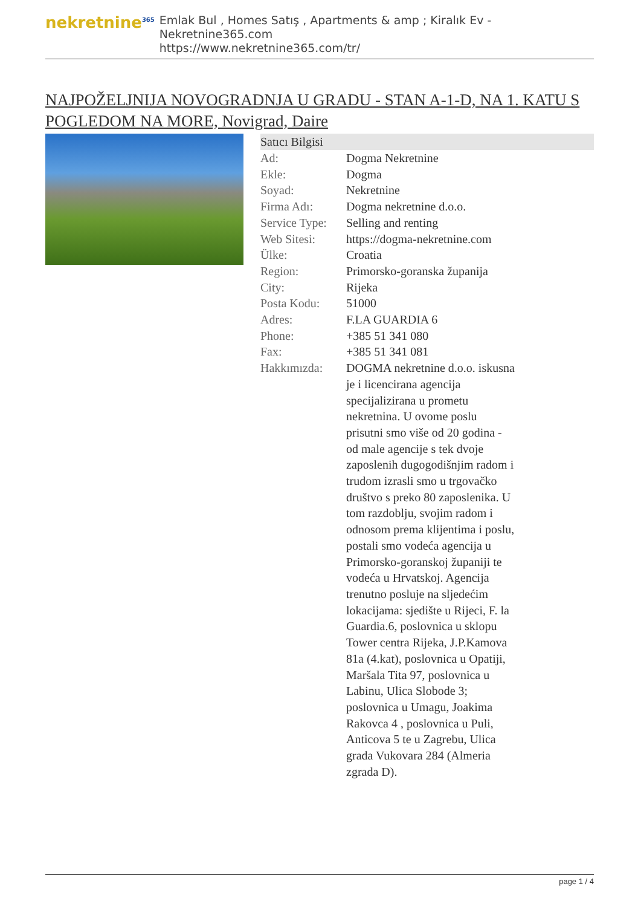nekretnine<sup>365</sup>
Emlak Bul , Homes Satış , Apartments & amp ; Kiralık Ev - Nekretnine365.com
https://www.nekretnine365.com/tr/
NAJPOŽELJNIJA NOVOGRADNJA U GRADU - STAN A-1-D, NA 1. KATU S POGLEDOM NA MORE, Novigrad, Daire
| Satıcı Bilgisi | | |
| --- | --- | --- |
| Ad: | Dogma Nekretnine | |
| Ekle: | Dogma | |
| Soyad: | Nekretnine | |
| Firma Adı: | Dogma nekretnine d.o.o. | |
| Service Type: | Selling and renting | |
| Web Sitesi: | https://dogma-nekretnine.com | |
| Ülke: | Croatia | |
| Region: | Primorsko-goranska županija | |
| City: | Rijeka | |
| Posta Kodu: | 51000 | |
| Adres: | F.LA GUARDIA 6 | |
| Phone: | +385 51 341 080 | |
| Fax: | +385 51 341 081 | |
| Hakkımızda: | DOGMA nekretnine d.o.o. iskusna je i licencirana agencija specijalizirana u prometu nekretnina. U ovome poslu prisutni smo više od 20 godina - od male agencije s tek dvoje zaposlenih dugogodišnjim radom i trudom izrasli smo u trgovačko društvo s preko 80 zaposlenika. U tom razdoblju, svojim radom i odnosom prema klijentima i poslu, postali smo vodeća agencija u Primorsko-goranskoj županiji te vodeća u Hrvatskoj. Agencija trenutno posluje na sljedećim lokacijama: sjedište u Rijeci, F. la Guardia.6, poslovnica u sklopu Tower centra Rijeka, J.P.Kamova 81a (4.kat), poslovnica u Opatiji, Maršala Tita 97, poslovnica u Labinu, Ulica Slobode 3; poslovnica u Umagu, Joakima Rakovca 4 , poslovnica u Puli, Anticova 5 te u Zagrebu, Ulica grada Vukovara 284 (Almeria zgrada D). | |
page 1 / 4